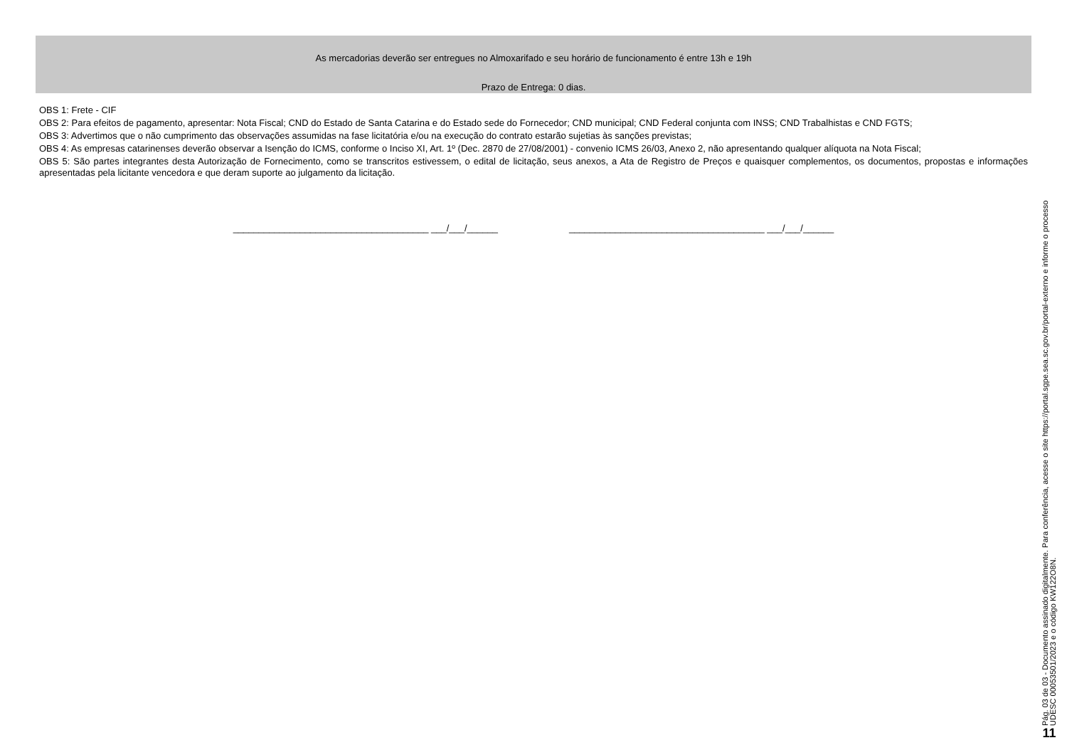As mercadorias deverão ser entregues no Almoxarifado e seu horário de funcionamento é entre 13h e 19h
Prazo de Entrega: 0 dias.
OBS 1: Frete - CIF
OBS 2: Para efeitos de pagamento, apresentar: Nota Fiscal; CND do Estado de Santa Catarina e do Estado sede do Fornecedor; CND municipal; CND Federal conjunta com INSS; CND Trabalhistas e CND FGTS;
OBS 3: Advertimos que o não cumprimento das observações assumidas na fase licitatória e/ou na execução do contrato estarão sujetias às sanções previstas;
OBS 4: As empresas catarinenses deverão observar a Isenção do ICMS, conforme o Inciso XI, Art. 1º (Dec. 2870 de 27/08/2001) - convenio ICMS 26/03, Anexo 2, não apresentando qualquer alíquota na Nota Fiscal;
OBS 5: São partes integrantes desta Autorização de Fornecimento, como se transcritos estivessem, o edital de licitação, seus anexos, a Ata de Registro de Preços e quaisquer complementos, os documentos, propostas e informações apresentadas pela licitante vencedora e que deram suporte ao julgamento da licitação.
______________________________________ ___/___/______ ______________________________________ ___/___/______
Pág. 03 de 03 - Documento assinado digitalmente. Para conferência, acesse o site https://portal.sgpe.sea.sc.gov.br/portal-externo e informe o processo
UDESC 00053501/2023 e o código KW122O8N.
11